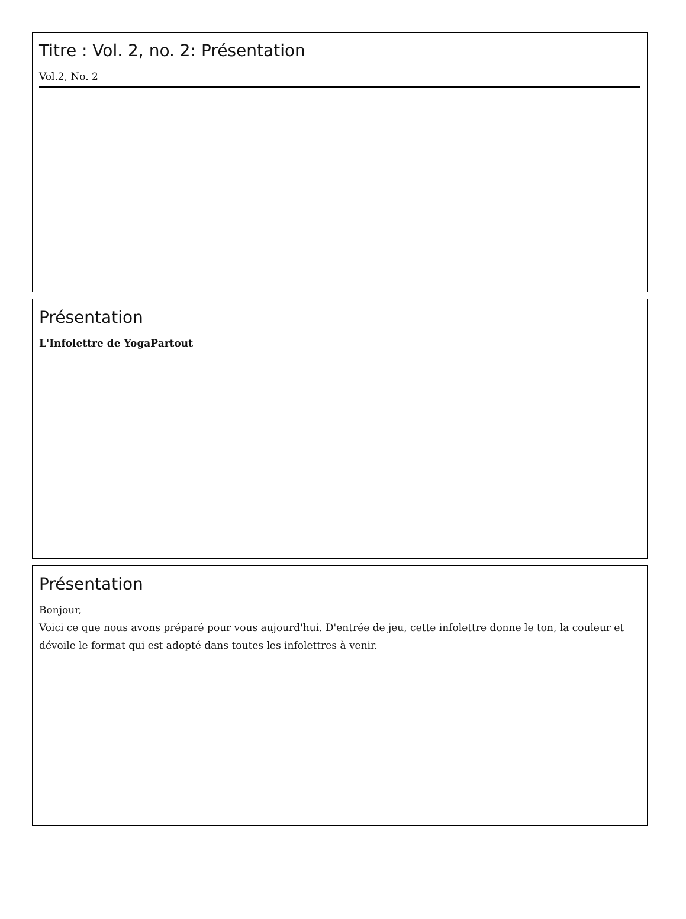Titre : Vol. 2, no. 2: Présentation
Vol.2, No. 2
Présentation
L'Infolettre de YogaPartout
Présentation
Bonjour,
Voici ce que nous avons préparé pour vous aujourd'hui. D'entrée de jeu, cette infolettre donne le ton, la couleur et dévoile le format qui est adopté dans toutes les infolettres à venir.